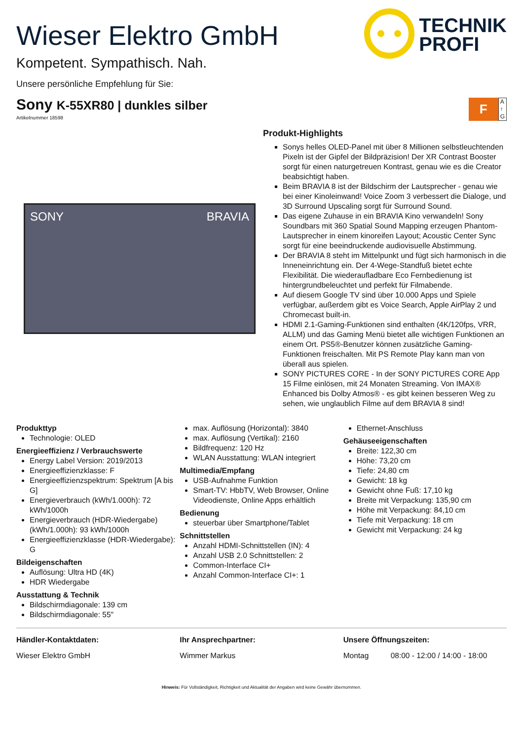Wieser Elektro GmbH
Kompetent. Sympathisch. Nah.
Unsere persönliche Empfehlung für Sie:
TECHNIK
PROFI
Sony K-55XR80 | dunkles silber
Artikelnummer 18598
F
A
↑
G
SONY BRAVIA
Produkt-Highlights
Sonys helles OLED-Panel mit über 8 Millionen selbstleuchtenden Pixeln ist der Gipfel der Bildpräzision! Der XR Contrast Booster sorgt für einen naturgetreuen Kontrast, genau wie es die Creator beabsichtigt haben.
Beim BRAVIA 8 ist der Bildschirm der Lautsprecher - genau wie bei einer Kinoleinwand! Voice Zoom 3 verbessert die Dialoge, und 3D Surround Upscaling sorgt für Surround Sound.
Das eigene Zuhause in ein BRAVIA Kino verwandeln! Sony Soundbars mit 360 Spatial Sound Mapping erzeugen Phantom-Lautsprecher in einem kinoreifen Layout; Acoustic Center Sync sorgt für eine beeindruckende audiovisuelle Abstimmung.
Der BRAVIA 8 steht im Mittelpunkt und fügt sich harmonisch in die Inneneinrichtung ein. Der 4-Wege-Standfuß bietet echte Flexibilität. Die wiederaufladbare Eco Fernbedienung ist hintergrundbeleuchtet und perfekt für Filmabende.
Auf diesem Google TV sind über 10.000 Apps und Spiele verfügbar, außerdem gibt es Voice Search, Apple AirPlay 2 und Chromecast built-in.
HDMI 2.1-Gaming-Funktionen sind enthalten (4K/120fps, VRR, ALLM) und das Gaming Menü bietet alle wichtigen Funktionen an einem Ort. PS5®-Benutzer können zusätzliche Gaming-Funktionen freischalten. Mit PS Remote Play kann man von überall aus spielen.
SONY PICTURES CORE - In der SONY PICTURES CORE App 15 Filme einlösen, mit 24 Monaten Streaming. Von IMAX® Enhanced bis Dolby Atmos® - es gibt keinen besseren Weg zu sehen, wie unglaublich Filme auf dem BRAVIA 8 sind!
Produkttyp
Technologie: OLED
Energieeffizienz / Verbrauchswerte
Energy Label Version: 2019/2013
Energieeffizienzklasse: F
Energieeffizienzspektrum: Spektrum [A bis G]
Energieverbrauch (kWh/1.000h): 72 kWh/1000h
Energieverbrauch (HDR-Wiedergabe) (kWh/1.000h): 93 kWh/1000h
Energieeffizienzklasse (HDR-Wiedergabe): G
Bildeigenschaften
Auflösung: Ultra HD (4K)
HDR Wiedergabe
Ausstattung & Technik
Bildschirmdiagonale: 139 cm
Bildschirmdiagonale: 55"
max. Auflösung (Horizontal): 3840
max. Auflösung (Vertikal): 2160
Bildfrequenz: 120 Hz
WLAN Ausstattung: WLAN integriert
Multimedia/Empfang
USB-Aufnahme Funktion
Smart-TV: HbbTV, Web Browser, Online Videodienste, Online Apps erhältlich
Bedienung
steuerbar über Smartphone/Tablet
Schnittstellen
Anzahl HDMI-Schnittstellen (IN): 4
Anzahl USB 2.0 Schnittstellen: 2
Common-Interface CI+
Anzahl Common-Interface CI+: 1
Ethernet-Anschluss
Gehäuseeigenschaften
Breite: 122,30 cm
Höhe: 73,20 cm
Tiefe: 24,80 cm
Gewicht: 18 kg
Gewicht ohne Fuß: 17,10 kg
Breite mit Verpackung: 135,90 cm
Höhe mit Verpackung: 84,10 cm
Tiefe mit Verpackung: 18 cm
Gewicht mit Verpackung: 24 kg
Händler-Kontaktdaten:
Wieser Elektro GmbH
Ihr Ansprechpartner:
Wimmer Markus
Unsere Öffnungszeiten:
Montag 08:00 - 12:00 / 14:00 - 18:00
Hinweis: Für Vollständigkeit, Richtigkeit und Aktualität der Angaben wird keine Gewähr übernommen.